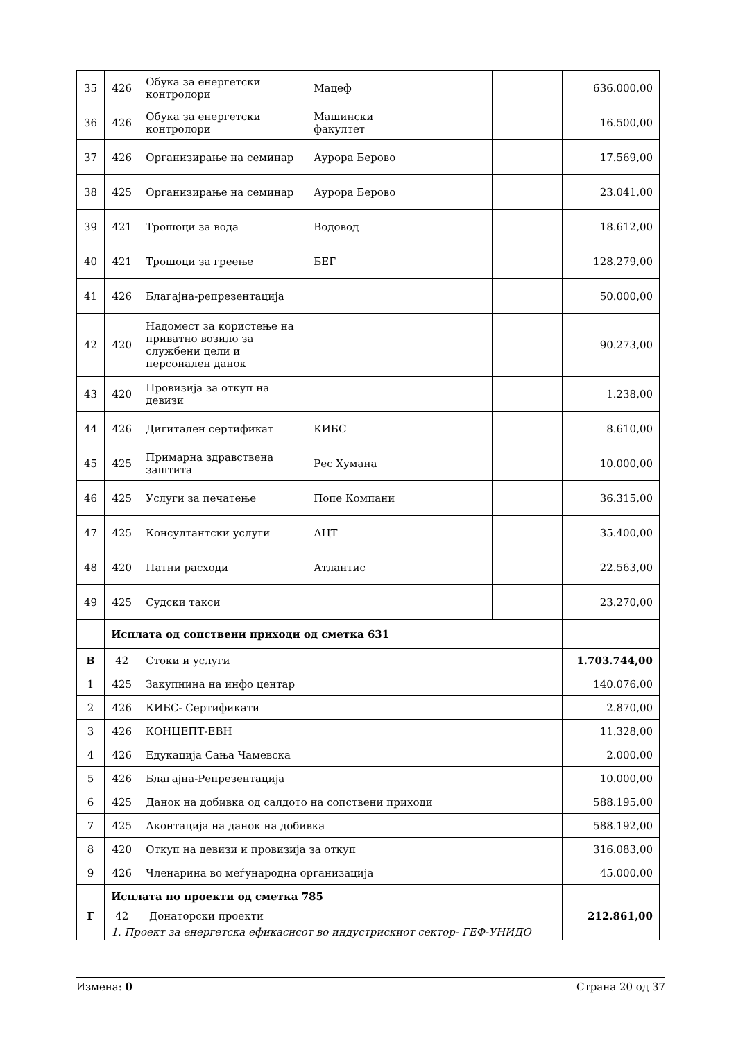| 35 | 426 | Обука за енергетски контролори | Мацеф | | | 636.000,00 |
| 36 | 426 | Обука за енергетски контролори | Машински факултет | | | 16.500,00 |
| 37 | 426 | Организирање на семинар | Аурора Берово | | | 17.569,00 |
| 38 | 425 | Организирање на семинар | Аурора Берово | | | 23.041,00 |
| 39 | 421 | Трошоци за вода | Водовод | | | 18.612,00 |
| 40 | 421 | Трошоци за греење | БЕГ | | | 128.279,00 |
| 41 | 426 | Благајна-репрезентација | | | | 50.000,00 |
| 42 | 420 | Надомест за користење на приватно возило за службени цели и персонален данок | | | | 90.273,00 |
| 43 | 420 | Провизија за откуп на девизи | | | | 1.238,00 |
| 44 | 426 | Дигитален сертификат | КИБС | | | 8.610,00 |
| 45 | 425 | Примарна здравствена заштита | Рес Хумана | | | 10.000,00 |
| 46 | 425 | Услуги за печатење | Попе Компани | | | 36.315,00 |
| 47 | 425 | Консултантски услуги | АЦТ | | | 35.400,00 |
| 48 | 420 | Патни расходи | Атлантис | | | 22.563,00 |
| 49 | 425 | Судски такси | | | | 23.270,00 |
| | Исплата од сопствени приходи од сметка 631 | | | | | |
| В | 42 | Стоки и услуги | | | | 1.703.744,00 |
| 1 | 425 | Закупнина на инфо центар | | | | 140.076,00 |
| 2 | 426 | КИБС- Сертификати | | | | 2.870,00 |
| 3 | 426 | КОНЦЕПТ-ЕВН | | | | 11.328,00 |
| 4 | 426 | Едукација Сања Чамевска | | | | 2.000,00 |
| 5 | 426 | Благајна-Репрезентација | | | | 10.000,00 |
| 6 | 425 | Данок на добивка од салдото на сопствени приходи | | | | 588.195,00 |
| 7 | 425 | Аконтација на данок на добивка | | | | 588.192,00 |
| 8 | 420 | Откуп на девизи и провизија за откуп | | | | 316.083,00 |
| 9 | 426 | Членарина во меѓународна организација | | | | 45.000,00 |
| | Исплата по проекти од сметка 785 | | | | | |
| Г | 42 | Донаторски проекти | | | | 212.861,00 |
| | 1. Проект за енергетска ефикаснсот во индустрискиот сектор- ГЕФ-УНИДО | | | | | |
Измена: 0 Страна 20 од 37